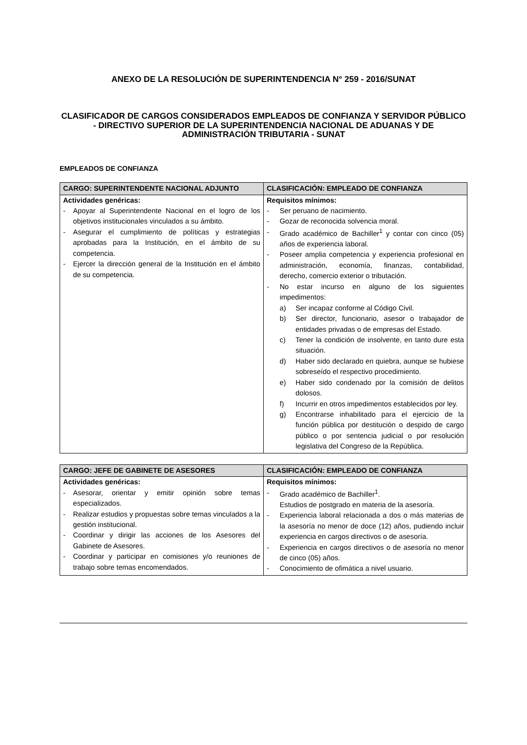ANEXO DE LA RESOLUCIÓN DE SUPERINTENDENCIA N° 259 - 2016/SUNAT
CLASIFICADOR DE CARGOS CONSIDERADOS EMPLEADOS DE CONFIANZA Y SERVIDOR PÚBLICO - DIRECTIVO SUPERIOR DE LA SUPERINTENDENCIA NACIONAL DE ADUANAS Y DE ADMINISTRACIÓN TRIBUTARIA - SUNAT
EMPLEADOS DE CONFIANZA
| CARGO: SUPERINTENDENTE NACIONAL ADJUNTO | CLASIFICACIÓN: EMPLEADO DE CONFIANZA |
| --- | --- |
| Actividades genéricas: - Apoyar al Superintendente Nacional en el logro de los objetivos institucionales vinculados a su ámbito. - Asegurar el cumplimiento de políticas y estrategias aprobadas para la Institución, en el ámbito de su competencia. - Ejercer la dirección general de la Institución en el ámbito de su competencia. | Requisitos mínimos: - Ser peruano de nacimiento. - Gozar de reconocida solvencia moral. - Grado académico de Bachiller<sup>1</sup> y contar con cinco (05) años de experiencia laboral. - Poseer amplia competencia y experiencia profesional en administración, economía, finanzas, contabilidad, derecho, comercio exterior o tributación. - No estar incurso en alguno de los siguientes impedimentos: a) Ser incapaz conforme al Código Civil. b) Ser director, funcionario, asesor o trabajador de entidades privadas o de empresas del Estado. c) Tener la condición de insolvente, en tanto dure esta situación. d) Haber sido declarado en quiebra, aunque se hubiese sobreseído el respectivo procedimiento. e) Haber sido condenado por la comisión de delitos dolosos. f) Incurrir en otros impedimentos establecidos por ley. g) Encontrarse inhabilitado para el ejercicio de la función pública por destitución o despido de cargo público o por sentencia judicial o por resolución legislativa del Congreso de la República. |
| CARGO: JEFE DE GABINETE DE ASESORES | CLASIFICACIÓN: EMPLEADO DE CONFIANZA |
| --- | --- |
| Actividades genéricas: - Asesorar, orientar y emitir opinión sobre temas especializados. - Realizar estudios y propuestas sobre temas vinculados a la gestión institucional. - Coordinar y dirigir las acciones de los Asesores del Gabinete de Asesores. - Coordinar y participar en comisiones y/o reuniones de trabajo sobre temas encomendados. | Requisitos mínimos: - Grado académico de Bachiller<sup>1</sup>. Estudios de postgrado en materia de la asesoría. - Experiencia laboral relacionada a dos o más materias de la asesoría no menor de doce (12) años, pudiendo incluir experiencia en cargos directivos o de asesoría. - Experiencia en cargos directivos o de asesoría no menor de cinco (05) años. - Conocimiento de ofimática a nivel usuario. |